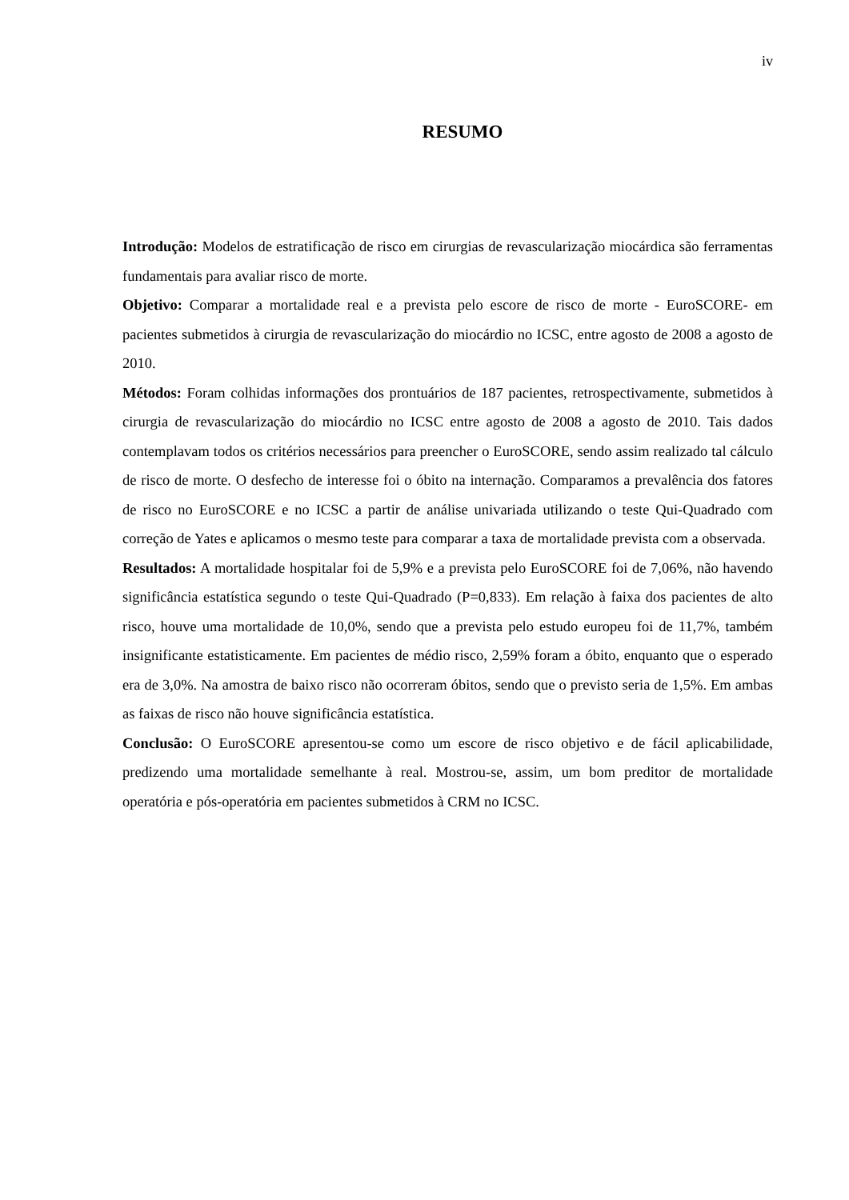iv
RESUMO
Introdução: Modelos de estratificação de risco em cirurgias de revascularização miocárdica são ferramentas fundamentais para avaliar risco de morte.
Objetivo: Comparar a mortalidade real e a prevista pelo escore de risco de morte - EuroSCORE- em pacientes submetidos à cirurgia de revascularização do miocárdio no ICSC, entre agosto de 2008 a agosto de 2010.
Métodos: Foram colhidas informações dos prontuários de 187 pacientes, retrospectivamente, submetidos à cirurgia de revascularização do miocárdio no ICSC entre agosto de 2008 a agosto de 2010. Tais dados contemplavam todos os critérios necessários para preencher o EuroSCORE, sendo assim realizado tal cálculo de risco de morte. O desfecho de interesse foi o óbito na internação. Comparamos a prevalência dos fatores de risco no EuroSCORE e no ICSC a partir de análise univariada utilizando o teste Qui-Quadrado com correção de Yates e aplicamos o mesmo teste para comparar a taxa de mortalidade prevista com a observada.
Resultados: A mortalidade hospitalar foi de 5,9% e a prevista pelo EuroSCORE foi de 7,06%, não havendo significância estatística segundo o teste Qui-Quadrado (P=0,833). Em relação à faixa dos pacientes de alto risco, houve uma mortalidade de 10,0%, sendo que a prevista pelo estudo europeu foi de 11,7%, também insignificante estatisticamente. Em pacientes de médio risco, 2,59% foram a óbito, enquanto que o esperado era de 3,0%. Na amostra de baixo risco não ocorreram óbitos, sendo que o previsto seria de 1,5%. Em ambas as faixas de risco não houve significância estatística.
Conclusão: O EuroSCORE apresentou-se como um escore de risco objetivo e de fácil aplicabilidade, predizendo uma mortalidade semelhante à real. Mostrou-se, assim, um bom preditor de mortalidade operatória e pós-operatória em pacientes submetidos à CRM no ICSC.